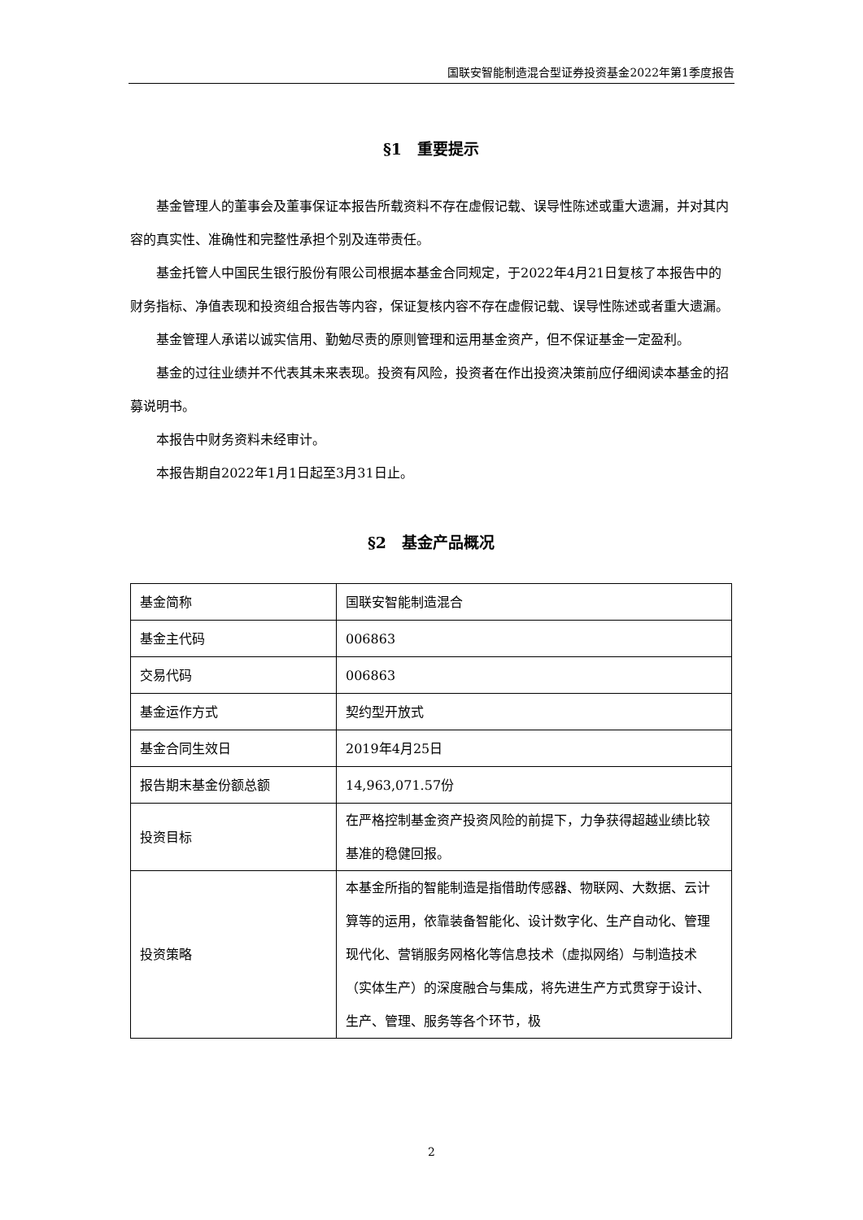国联安智能制造混合型证券投资基金2022年第1季度报告
§1　重要提示
基金管理人的董事会及董事保证本报告所载资料不存在虚假记载、误导性陈述或重大遗漏，并对其内容的真实性、准确性和完整性承担个别及连带责任。
基金托管人中国民生银行股份有限公司根据本基金合同规定，于2022年4月21日复核了本报告中的财务指标、净值表现和投资组合报告等内容，保证复核内容不存在虚假记载、误导性陈述或者重大遗漏。
基金管理人承诺以诚实信用、勤勉尽责的原则管理和运用基金资产，但不保证基金一定盈利。
基金的过往业绩并不代表其未来表现。投资有风险，投资者在作出投资决策前应仔细阅读本基金的招募说明书。
本报告中财务资料未经审计。
本报告期自2022年1月1日起至3月31日止。
§2　基金产品概况
| 基金简称 | 国联安智能制造混合 |
| 基金主代码 | 006863 |
| 交易代码 | 006863 |
| 基金运作方式 | 契约型开放式 |
| 基金合同生效日 | 2019年4月25日 |
| 报告期末基金份额总额 | 14,963,071.57份 |
| 投资目标 | 在严格控制基金资产投资风险的前提下，力争获得超越业绩比较基准的稳健回报。 |
| 投资策略 | 本基金所指的智能制造是指借助传感器、物联网、大数据、云计算等的运用，依靠装备智能化、设计数字化、生产自动化、管理现代化、营销服务网格化等信息技术（虚拟网络）与制造技术（实体生产）的深度融合与集成，将先进生产方式贯穿于设计、生产、管理、服务等各个环节，极 |
2